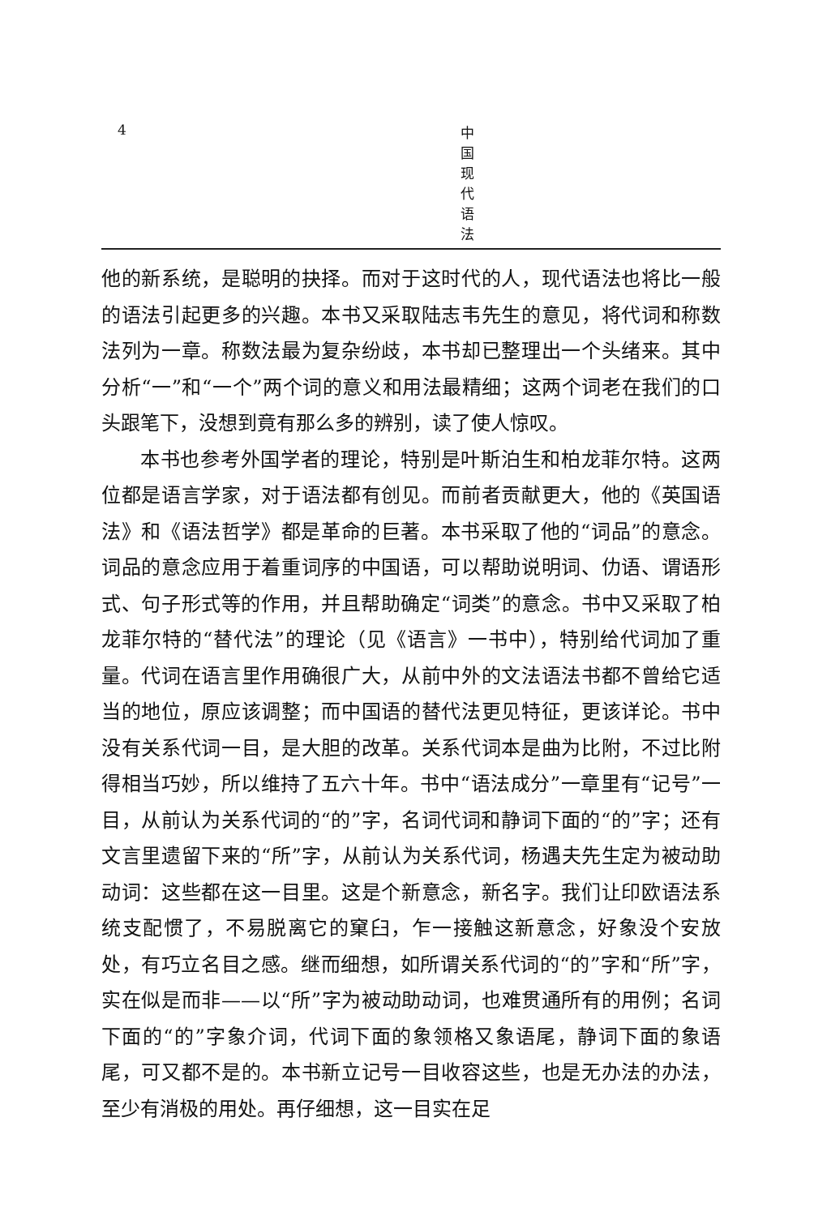4 中国现代语法
他的新系统，是聪明的抉择。而对于这时代的人，现代语法也将比一般的语法引起更多的兴趣。本书又采取陆志韦先生的意见，将代词和称数法列为一章。称数法最为复杂纷歧，本书却已整理出一个头绪来。其中分析“一”和“一个”两个词的意义和用法最精细；这两个词老在我们的口头跟笔下，没想到竟有那么多的辨别，读了使人惊叹。
本书也参考外国学者的理论，特别是叶斯泊生和柏龙菲尔特。这两位都是语言学家，对于语法都有创见。而前者贡献更大，他的《英国语法》和《语法哲学》都是革命的巨著。本书采取了他的“词品”的意念。词品的意念应用于着重词序的中国语，可以帮助说明词、仂语、谓语形式、句子形式等的作用，并且帮助确定“词类”的意念。书中又采取了柏龙菲尔特的“替代法”的理论（见《语言》一书中），特别给代词加了重量。代词在语言里作用确很广大，从前中外的文法语法书都不曾给它适当的地位，原应该调整；而中国语的替代法更见特征，更该详论。书中没有关系代词一目，是大胆的改革。关系代词本是曲为比附，不过比附得相当巧妙，所以维持了五六十年。书中“语法成分”一章里有“记号”一目，从前认为关系代词的“的”字，名词代词和静词下面的“的”字；还有文言里遗留下来的“所”字，从前认为关系代词，杨遇夫先生定为被动助动词：这些都在这一目里。这是个新意念，新名字。我们让印欧语法系统支配惯了，不易脱离它的窠臼，乍一接触这新意念，好象没个安放处，有巧立名目之感。继而细想，如所谓关系代词的“的”字和“所”字，实在似是而非——以“所”字为被动助动词，也难贯通所有的用例；名词下面的“的”字象介词，代词下面的象领格又象语尾，静词下面的象语尾，可又都不是的。本书新立记号一目收容这些，也是无办法的办法，至少有消极的用处。再仔细想，这一目实在足